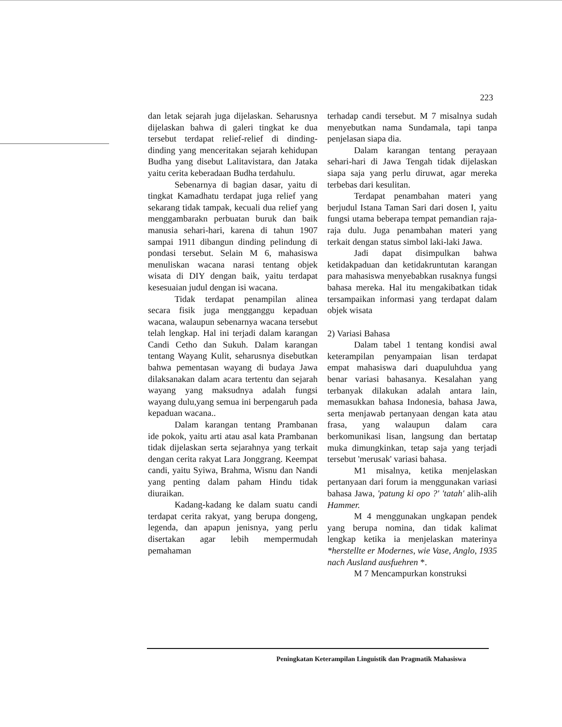223
dan letak sejarah juga dijelaskan. Seharusnya dijelaskan bahwa di galeri tingkat ke dua tersebut terdapat relief-relief di dinding-dinding yang menceritakan sejarah kehidupan Budha yang disebut Lalitavistara, dan Jataka yaitu cerita keberadaan Budha terdahulu.
Sebenarnya di bagian dasar, yaitu di tingkat Kamadhatu terdapat juga relief yang sekarang tidak tampak, kecuali dua relief yang menggambarakn perbuatan buruk dan baik manusia sehari-hari, karena di tahun 1907 sampai 1911 dibangun dinding pelindung di pondasi tersebut. Selain M 6, mahasiswa menuliskan wacana narasi tentang objek wisata di DIY dengan baik, yaitu terdapat kesesuaian judul dengan isi wacana.
Tidak terdapat penampilan alinea secara fisik juga mengganggu kepaduan wacana, walaupun sebenarnya wacana tersebut telah lengkap. Hal ini terjadi dalam karangan Candi Cetho dan Sukuh. Dalam karangan tentang Wayang Kulit, seharusnya disebutkan bahwa pementasan wayang di budaya Jawa dilaksanakan dalam acara tertentu dan sejarah wayang yang maksudnya adalah fungsi wayang dulu,yang semua ini berpengaruh pada kepaduan wacana..
Dalam karangan tentang Prambanan ide pokok, yaitu arti atau asal kata Prambanan tidak dijelaskan serta sejarahnya yang terkait dengan cerita rakyat Lara Jonggrang. Keempat candi, yaitu Syiwa, Brahma, Wisnu dan Nandi yang penting dalam paham Hindu tidak diuraikan.
Kadang-kadang ke dalam suatu candi terdapat cerita rakyat, yang berupa dongeng, legenda, dan apapun jenisnya, yang perlu disertakan agar lebih mempermudah pemahaman
terhadap candi tersebut. M 7 misalnya sudah menyebutkan nama Sundamala, tapi tanpa penjelasan siapa dia.
Dalam karangan tentang perayaan sehari-hari di Jawa Tengah tidak dijelaskan siapa saja yang perlu diruwat, agar mereka terbebas dari kesulitan.
Terdapat penambahan materi yang berjudul Istana Taman Sari dari dosen I, yaitu fungsi utama beberapa tempat pemandian raja-raja dulu. Juga penambahan materi yang terkait dengan status simbol laki-laki Jawa.
Jadi dapat disimpulkan bahwa ketidakpaduan dan ketidakruntutan karangan para mahasiswa menyebabkan rusaknya fungsi bahasa mereka. Hal itu mengakibatkan tidak tersampaikan informasi yang terdapat dalam objek wisata
2) Variasi Bahasa
Dalam tabel 1 tentang kondisi awal keterampilan penyampaian lisan terdapat empat mahasiswa dari duapuluhdua yang benar variasi bahasanya. Kesalahan yang terbanyak dilakukan adalah antara lain, memasukkan bahasa Indonesia, bahasa Jawa, serta menjawab pertanyaan dengan kata atau frasa, yang walaupun dalam cara berkomunikasi lisan, langsung dan bertatap muka dimungkinkan, tetap saja yang terjadi tersebut 'merusak' variasi bahasa.
M1 misalnya, ketika menjelaskan pertanyaan dari forum ia menggunakan variasi bahasa Jawa, 'patung ki opo ?' 'tatah' alih-alih Hammer.
M 4 menggunakan ungkapan pendek yang berupa nomina, dan tidak kalimat lengkap ketika ia menjelaskan materinya *herstellte er Modernes, wie Vase, Anglo, 1935 nach Ausland ausfuehren *.
M 7 Mencampurkan konstruksi
Peningkatan Keterampilan Linguistik dan Pragmatik Mahasiswa